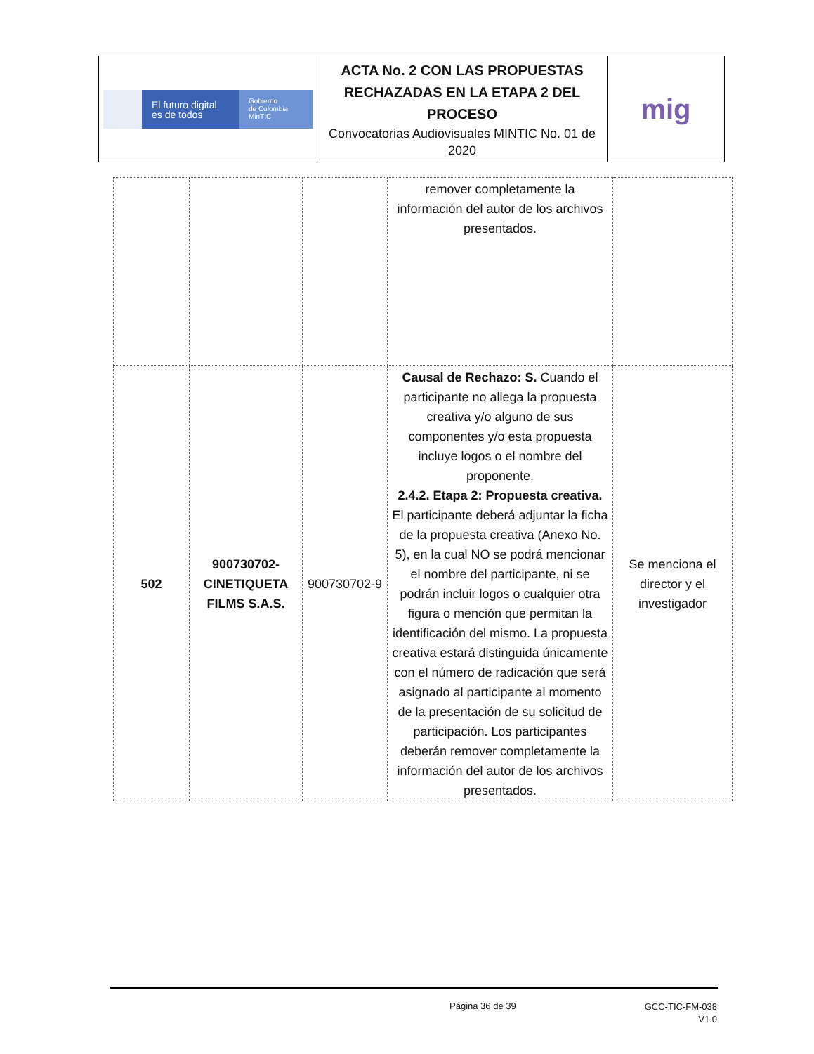| El futuro digital es de todos Gobierno de Colombia MinTIC | ACTA No. 2 CON LAS PROPUESTAS RECHAZADAS EN LA ETAPA 2 DEL PROCESO Convocatorias Audiovisuales MINTIC No. 01 de 2020 | mig |
| | | | remover completamente la información del autor de los archivos presentados. | |
| 502 | 900730702-CINETIQUETA FILMS S.A.S. | 900730702-9 | Causal de Rechazo: S. Cuando el participante no allega la propuesta creativa y/o alguno de sus componentes y/o esta propuesta incluye logos o el nombre del proponente. 2.4.2. Etapa 2: Propuesta creativa. El participante deberá adjuntar la ficha de la propuesta creativa (Anexo No. 5), en la cual NO se podrá mencionar el nombre del participante, ni se podrán incluir logos o cualquier otra figura o mención que permitan la identificación del mismo. La propuesta creativa estará distinguida únicamente con el número de radicación que será asignado al participante al momento de la presentación de su solicitud de participación. Los participantes deberán remover completamente la información del autor de los archivos presentados. | Se menciona el director y el investigador |
Página 36 de 39
GCC-TIC-FM-038
V1.0